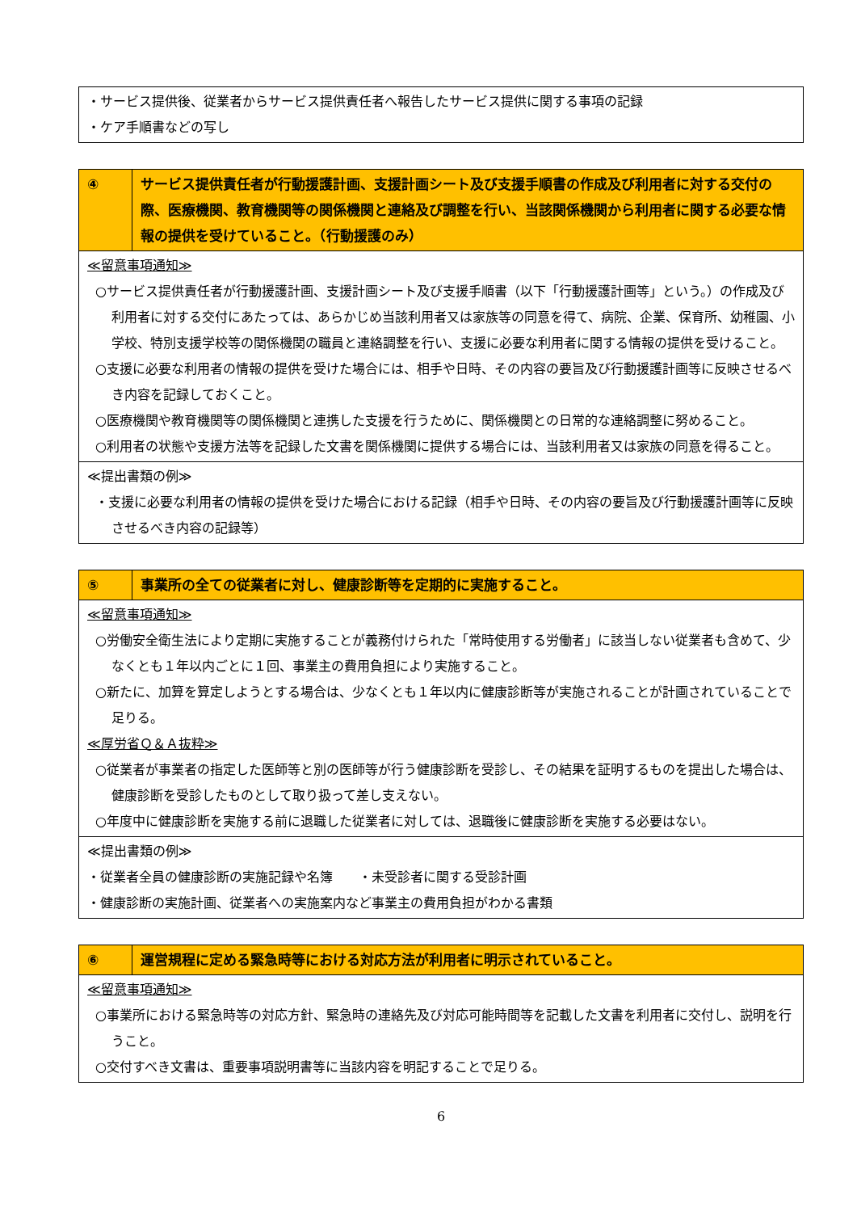| ・サービス提供後、従業者からサービス提供責任者へ報告したサービス提供に関する事項の記録 ・ケア手順書などの写し |
| ④ | サービス提供責任者が行動援護計画、支援計画シート及び支援手順書の作成及び利用者に対する交付の際、医療機関、教育機関等の関係機関と連絡及び調整を行い、当該関係機関から利用者に関する必要な情報の提供を受けていること。（行動援護のみ） |
| ≪留意事項通知≫ ○サービス提供責任者が行動援護計画、支援計画シート及び支援手順書（以下「行動援護計画等」という。）の作成及び利用者に対する交付にあたっては、あらかじめ当該利用者又は家族等の同意を得て、病院、企業、保育所、幼稚園、小学校、特別支援学校等の関係機関の職員と連絡調整を行い、支援に必要な利用者に関する情報の提供を受けること。 ○支援に必要な利用者の情報の提供を受けた場合には、相手や日時、その内容の要旨及び行動援護計画等に反映させるべき内容を記録しておくこと。 ○医療機関や教育機関等の関係機関と連携した支援を行うために、関係機関との日常的な連絡調整に努めること。 ○利用者の状態や支援方法等を記録した文書を関係機関に提供する場合には、当該利用者又は家族の同意を得ること。 | |
| ≪提出書類の例≫ ・支援に必要な利用者の情報の提供を受けた場合における記録（相手や日時、その内容の要旨及び行動援護計画等に反映させるべき内容の記録等） | |
| ⑤ | 事業所の全ての従業者に対し、健康診断等を定期的に実施すること。 |
| ≪留意事項通知≫ ○労働安全衛生法により定期に実施することが義務付けられた「常時使用する労働者」に該当しない従業者も含めて、少なくとも１年以内ごとに１回、事業主の費用負担により実施すること。 ○新たに、加算を算定しようとする場合は、少なくとも１年以内に健康診断等が実施されることが計画されていることで足りる。 ≪厚労省Ｑ＆Ａ抜粋≫ ○従業者が事業者の指定した医師等と別の医師等が行う健康診断を受診し、その結果を証明するものを提出した場合は、健康診断を受診したものとして取り扱って差し支えない。 ○年度中に健康診断を実施する前に退職した従業者に対しては、退職後に健康診断を実施する必要はない。 | |
| ≪提出書類の例≫ ・従業者全員の健康診断の実施記録や名簿 ・未受診者に関する受診計画 ・健康診断の実施計画、従業者への実施案内など事業主の費用負担がわかる書類 | |
| ⑥ | 運営規程に定める緊急時等における対応方法が利用者に明示されていること。 |
| ≪留意事項通知≫ ○事業所における緊急時等の対応方針、緊急時の連絡先及び対応可能時間等を記載した文書を利用者に交付し、説明を行うこと。 ○交付すべき文書は、重要事項説明書等に当該内容を明記することで足りる。 | |
6